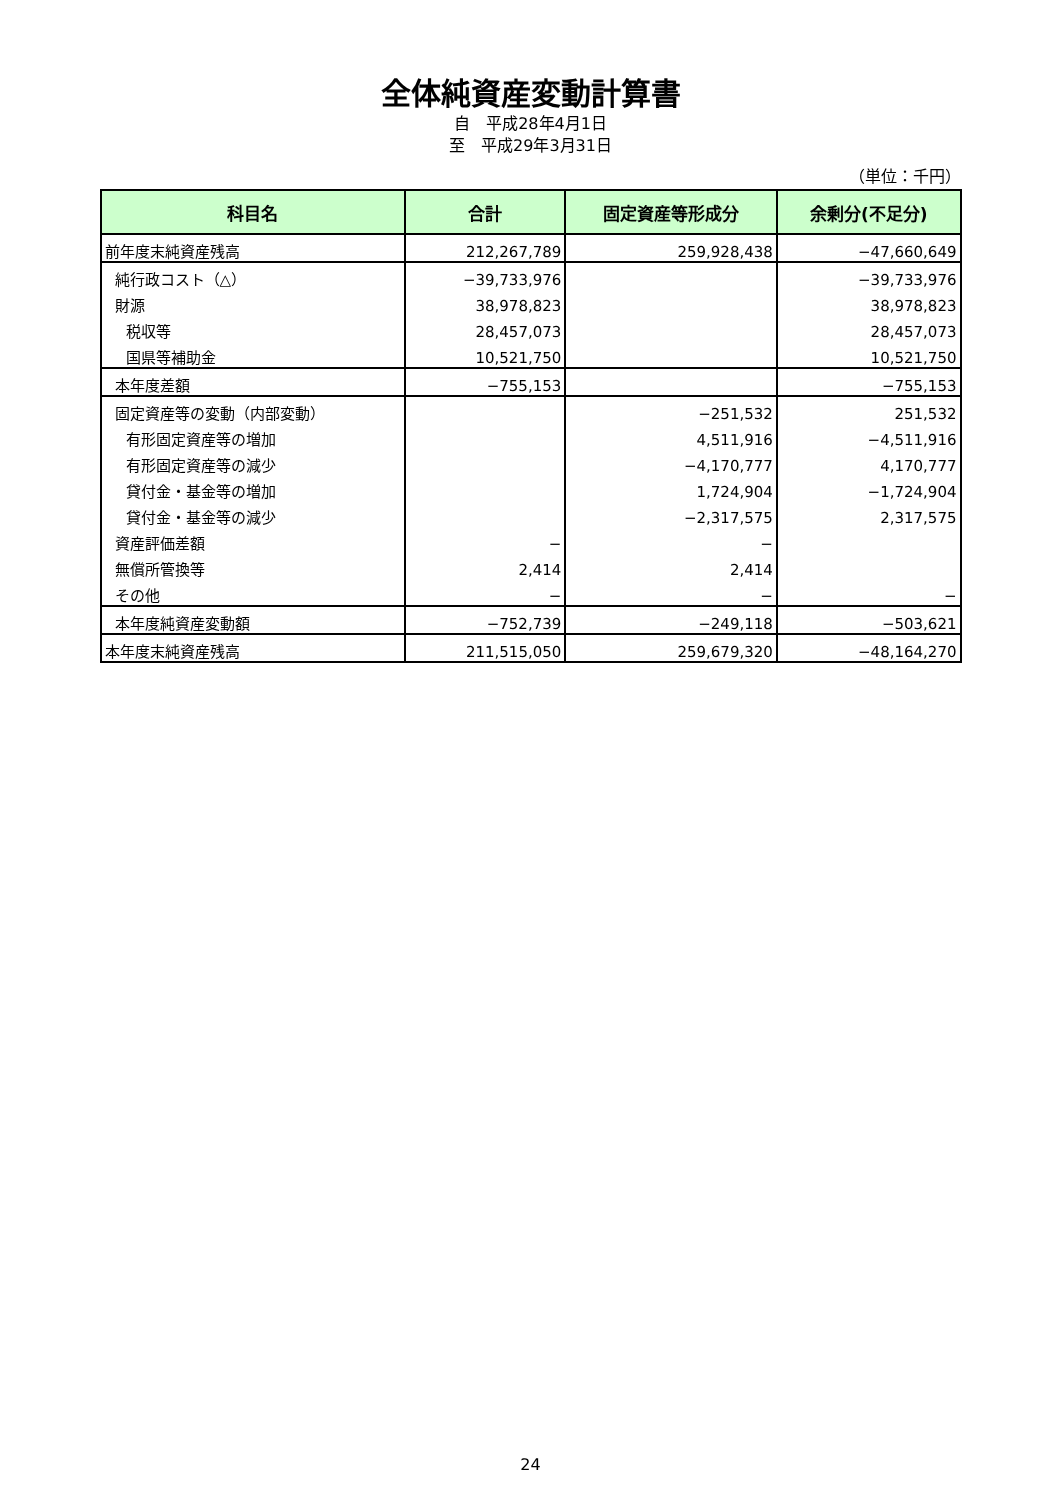全体純資産変動計算書
自　平成28年4月1日
至　平成29年3月31日
（単位：千円）
| 科目名 | 合計 | 固定資産等形成分 | 余剰分(不足分) |
| --- | --- | --- | --- |
| 前年度末純資産残高 | 212,267,789 | 259,928,438 | −47,660,649 |
| 純行政コスト（△） | −39,733,976 | | −39,733,976 |
| 財源 | 38,978,823 | | 38,978,823 |
| 税収等 | 28,457,073 | | 28,457,073 |
| 国県等補助金 | 10,521,750 | | 10,521,750 |
| 本年度差額 | −755,153 | | −755,153 |
| 固定資産等の変動（内部変動） | | −251,532 | 251,532 |
| 有形固定資産等の増加 | | 4,511,916 | −4,511,916 |
| 有形固定資産等の減少 | | −4,170,777 | 4,170,777 |
| 貸付金・基金等の増加 | | 1,724,904 | −1,724,904 |
| 貸付金・基金等の減少 | | −2,317,575 | 2,317,575 |
| 資産評価差額 | − | − | |
| 無償所管換等 | 2,414 | 2,414 | |
| その他 | − | − | − |
| 本年度純資産変動額 | −752,739 | −249,118 | −503,621 |
| 本年度末純資産残高 | 211,515,050 | 259,679,320 | −48,164,270 |
24